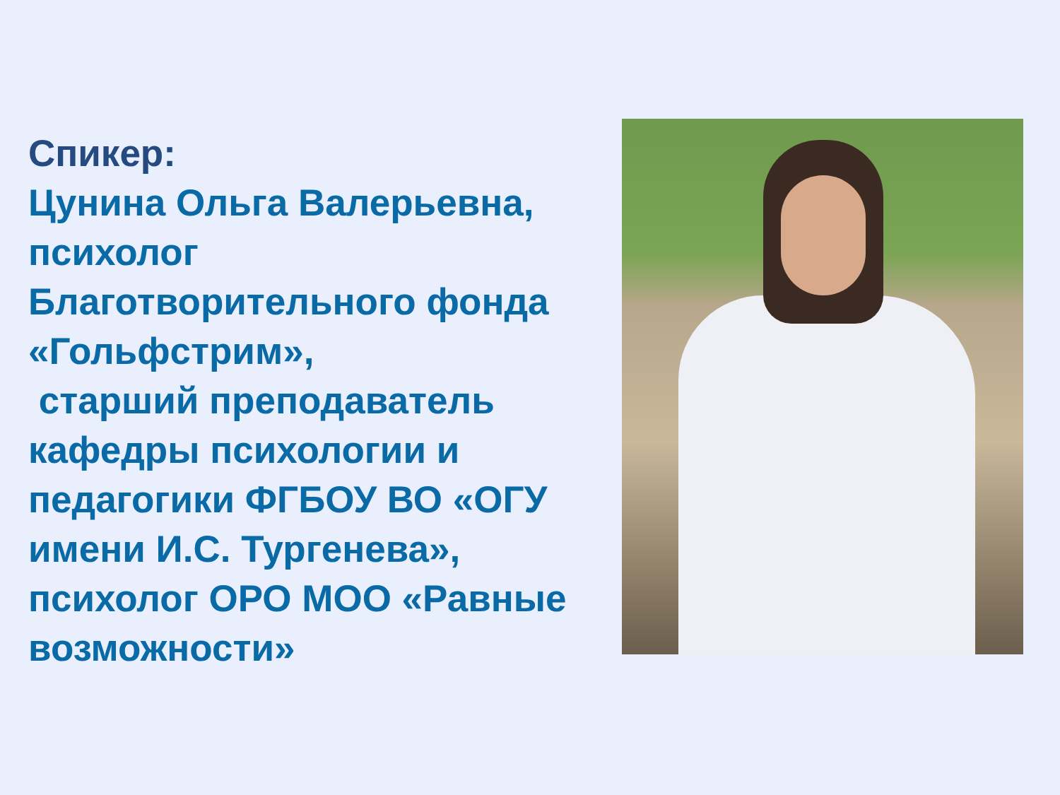Спикер:
Цунина Ольга Валерьевна,
психолог
Благотворительного фонда
«Гольфстрим»,
старший преподаватель кафедры психологии и педагогики ФГБОУ ВО «ОГУ имени И.С. Тургенева», психолог ОРО МОО «Равные возможности»